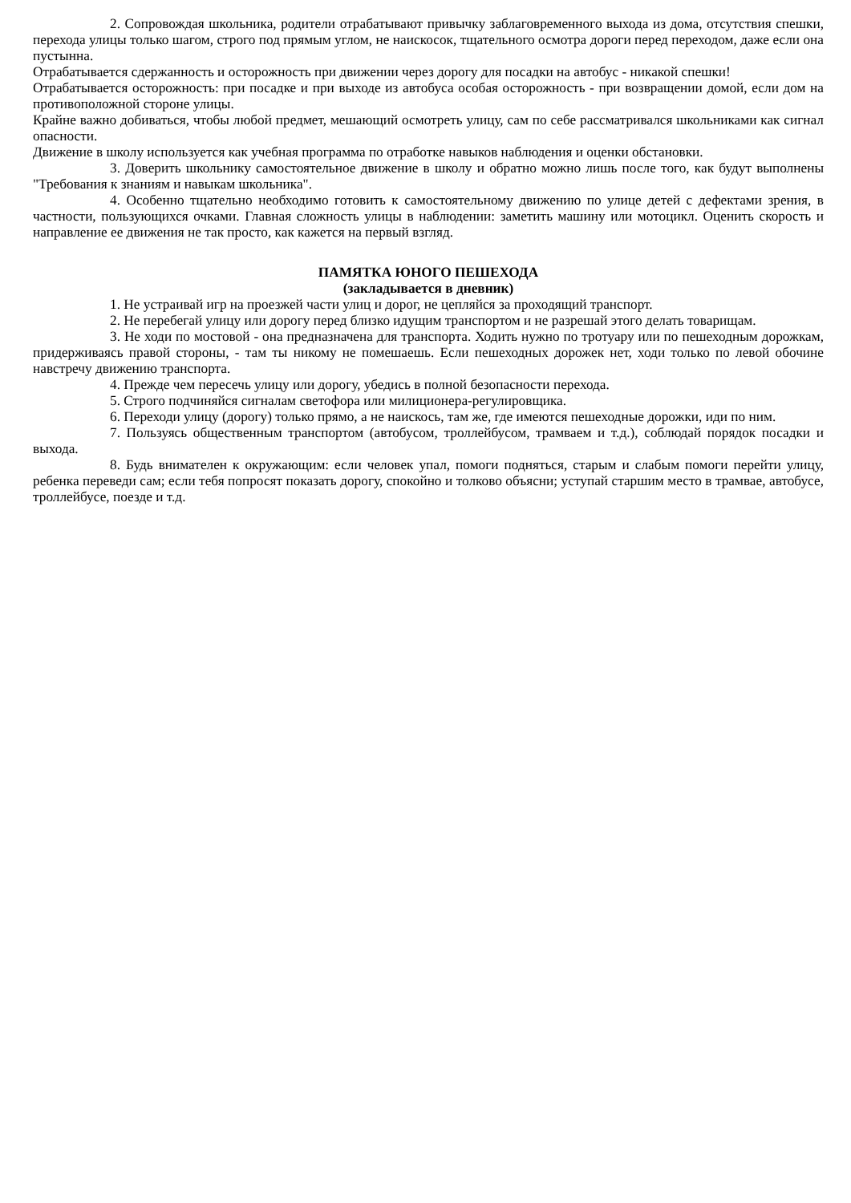2. Сопровождая школьника, родители отрабатывают привычку заблаговременного выхода из дома, отсутствия спешки, перехода улицы только шагом, строго под прямым углом, не наискосок, тщательного осмотра дороги перед переходом, даже если она пустынна.
Отрабатывается сдержанность и осторожность при движении через дорогу для посадки на автобус - никакой спешки!
Отрабатывается осторожность: при посадке и при выходе из автобуса особая осторожность - при возвращении домой, если дом на противоположной стороне улицы.
Крайне важно добиваться, чтобы любой предмет, мешающий осмотреть улицу, сам по себе рассматривался школьниками как сигнал опасности.
Движение в школу используется как учебная программа по отработке навыков наблюдения и оценки обстановки.
3. Доверить школьнику самостоятельное движение в школу и обратно можно лишь после того, как будут выполнены "Требования к знаниям и навыкам школьника".
4. Особенно тщательно необходимо готовить к самостоятельному движению по улице детей с дефектами зрения, в частности, пользующихся очками. Главная сложность улицы в наблюдении: заметить машину или мотоцикл. Оценить скорость и направление ее движения не так просто, как кажется на первый взгляд.
ПАМЯТКА ЮНОГО ПЕШЕХОДА
(закладывается в дневник)
1. Не устраивай игр на проезжей части улиц и дорог, не цепляйся за проходящий транспорт.
2. Не перебегай улицу или дорогу перед близко идущим транспортом и не разрешай этого делать товарищам.
3. Не ходи по мостовой - она предназначена для транспорта. Ходить нужно по тротуару или по пешеходным дорожкам, придерживаясь правой стороны, - там ты никому не помешаешь. Если пешеходных дорожек нет, ходи только по левой обочине навстречу движению транспорта.
4. Прежде чем пересечь улицу или дорогу, убедись в полной безопасности перехода.
5. Строго подчиняйся сигналам светофора или милиционера-регулировщика.
6. Переходи улицу (дорогу) только прямо, а не наискось, там же, где имеются пешеходные дорожки, иди по ним.
7. Пользуясь общественным транспортом (автобусом, троллейбусом, трамваем и т.д.), соблюдай порядок посадки и выхода.
8. Будь внимателен к окружающим: если человек упал, помоги подняться, старым и слабым помоги перейти улицу, ребенка переведи сам; если тебя попросят показать дорогу, спокойно и толково объясни; уступай старшим место в трамвае, автобусе, троллейбусе, поезде и т.д.